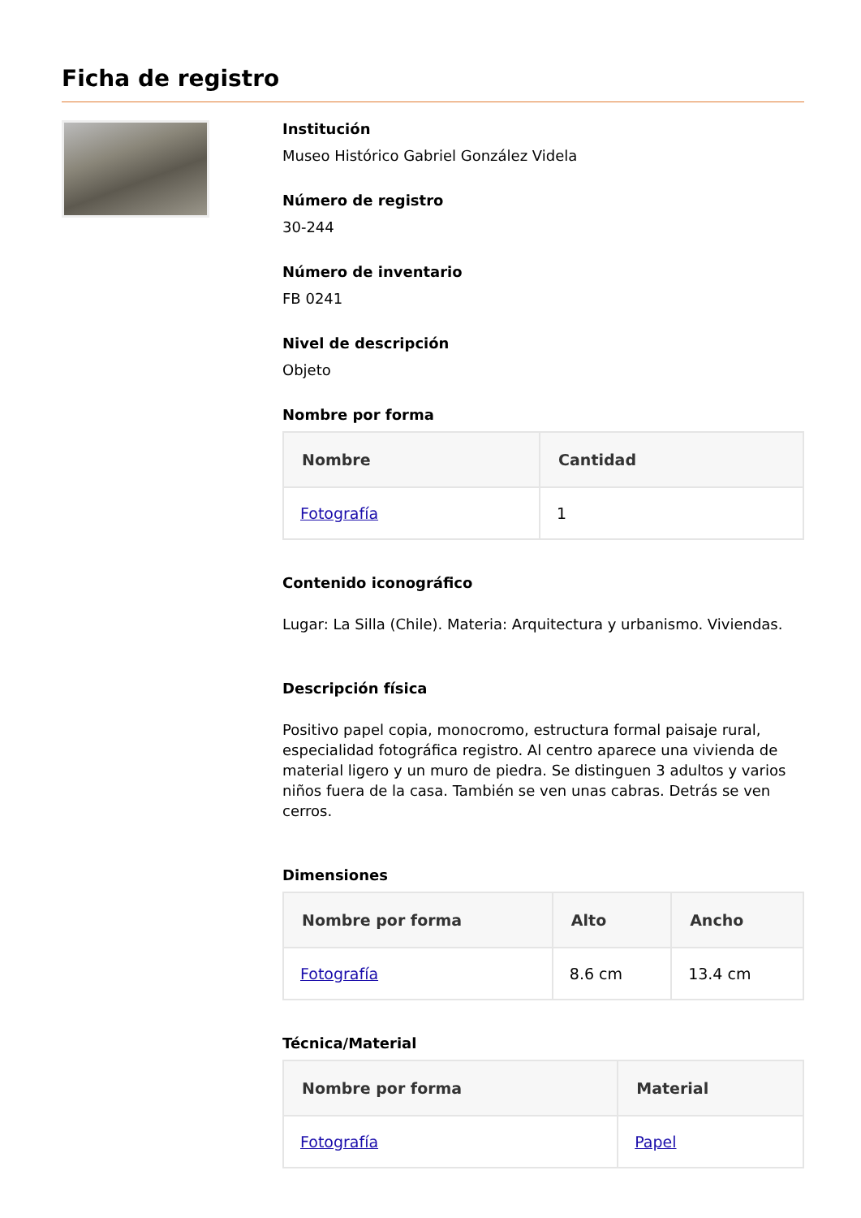Ficha de registro
Institución
Museo Histórico Gabriel González Videla
Número de registro
30-244
Número de inventario
FB 0241
Nivel de descripción
Objeto
Nombre por forma
| Nombre | Cantidad |
| --- | --- |
| Fotografía | 1 |
Contenido iconográfico
Lugar: La Silla (Chile). Materia: Arquitectura y urbanismo. Viviendas.
Descripción física
Positivo papel copia, monocromo, estructura formal paisaje rural, especialidad fotográfica registro. Al centro aparece una vivienda de material ligero y un muro de piedra. Se distinguen 3 adultos y varios niños fuera de la casa. También se ven unas cabras. Detrás se ven cerros.
Dimensiones
| Nombre por forma | Alto | Ancho |
| --- | --- | --- |
| Fotografía | 8.6 cm | 13.4 cm |
Técnica/Material
| Nombre por forma | Material |
| --- | --- |
| Fotografía | Papel |